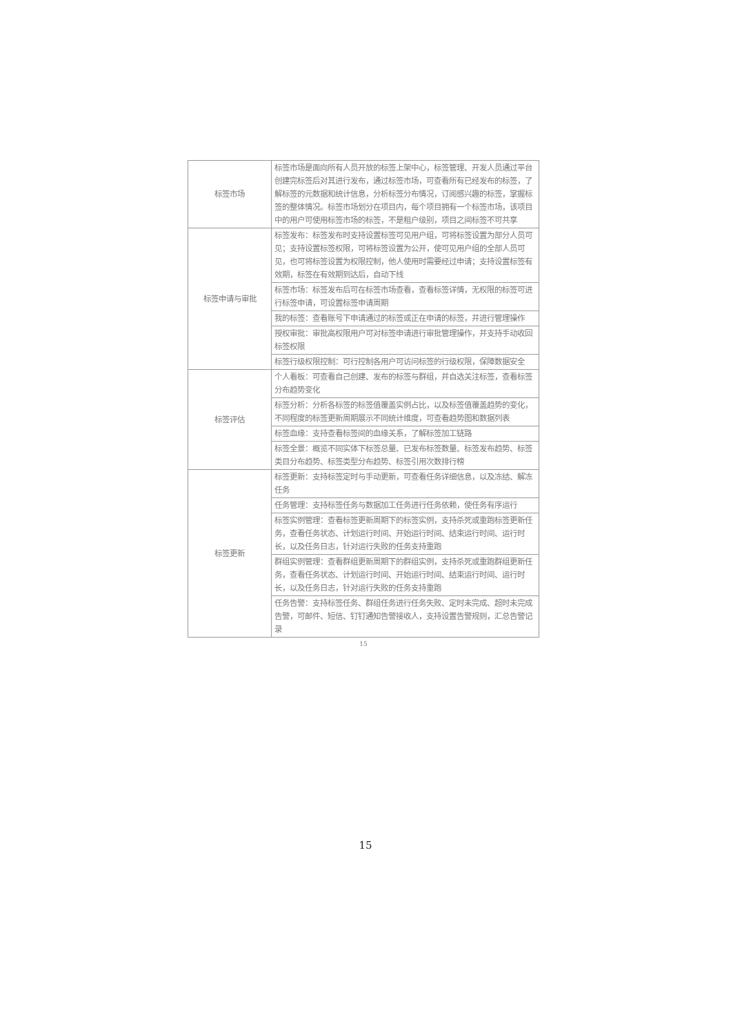| 标签市场 | 标签市场是面向所有人员开放的标签上架中心，标签管理、开发人员通过平台创建完标签后对其进行发布，通过标签市场，可查看所有已经发布的标签，了解标签的元数据和统计信息，分析标签分布情况，订阅感兴趣的标签，掌握标签的整体情况。标签市场划分在项目内，每个项目拥有一个标签市场，该项目中的用户可使用标签市场的标签，不是租户级别，项目之间标签不可共享 |
| 标签申请与审批 | 标签发布：标签发布时支持设置标签可见用户组，可将标签设置为部分人员可见；支持设置标签权限，可将标签设置为公开，使可见用户组的全部人员可见，也可将标签设置为权限控制，他人使用时需要经过申请；支持设置标签有效期，标签在有效期到达后，自动下线 |
| | 标签市场：标签发布后可在标签市场查看，查看标签详情，无权限的标签可进行标签申请，可设置标签申请周期 |
| | 我的标签：查看账号下申请通过的标签或正在申请的标签，并进行管理操作 |
| | 授权审批：审批高权限用户可对标签申请进行审批管理操作，并支持手动收回标签权限 |
| | 标签行级权限控制：可行控制各用户可访问标签的行级权限，保障数据安全 |
| 标签评估 | 个人看板：可查看自己创建、发布的标签与群组，并自选关注标签，查看标签分布趋势变化 |
| | 标签分析：分析各标签的标签值覆盖实例占比，以及标签值覆盖趋势的变化，不同程度的标签更新周期展示不同统计维度，可查看趋势图和数据列表 |
| | 标签血缘：支持查看标签间的血缘关系，了解标签加工链路 |
| | 标签全景：概览不同实体下标签总量、已发布标签数量、标签发布趋势、标签类目分布趋势、标签类型分布趋势、标签引用次数排行榜 |
| 标签更新 | 标签更新：支持标签定时与手动更新，可查看任务详细信息，以及冻结、解冻任务 |
| | 任务管理：支持标签任务与数据加工任务进行任务依赖，使任务有序运行 |
| | 标签实例管理：查看标签更新周期下的标签实例，支持杀死或重跑标签更新任务，查看任务状态、计划运行时间、开始运行时间、结束运行时间、运行时长，以及任务日志，针对运行失败的任务支持重跑 |
| | 群组实例管理：查看群组更新周期下的群组实例，支持杀死或重跑群组更新任务，查看任务状态、计划运行时间、开始运行时间、结束运行时间、运行时长，以及任务日志，针对运行失败的任务支持重跑 |
| | 任务告警：支持标签任务、群组任务进行任务失败、定时未完成、超时未完成告警，可邮件、短信、钉钉通知告警接收人，支持设置告警规则，汇总告警记录 |
15
15